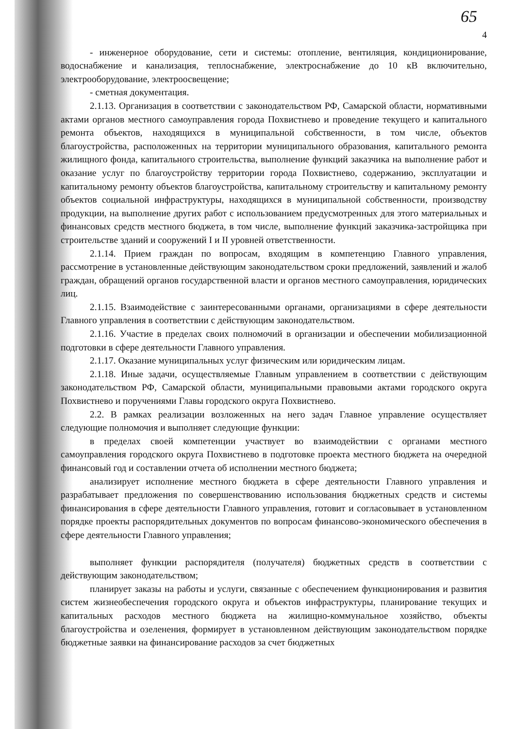65
4
- инженерное оборудование, сети и системы: отопление, вентиляция, кондиционирование, водоснабжение и канализация, теплоснабжение, электроснабжение до 10 кВ включительно, электрооборудование, электроосвещение;
- сметная документация.
2.1.13. Организация в соответствии с законодательством РФ, Самарской области, нормативными актами органов местного самоуправления города Похвистнево и проведение текущего и капитального ремонта объектов, находящихся в муниципальной собственности, в том числе, объектов благоустройства, расположенных на территории муниципального образования, капитального ремонта жилищного фонда, капитального строительства, выполнение функций заказчика на выполнение работ и оказание услуг по благоустройству территории города Похвистнево, содержанию, эксплуатации и капитальному ремонту объектов благоустройства, капитальному строительству и капитальному ремонту объектов социальной инфраструктуры, находящихся в муниципальной собственности, производству продукции, на выполнение других работ с использованием предусмотренных для этого материальных и финансовых средств местного бюджета, в том числе, выполнение функций заказчика-застройщика при строительстве зданий и сооружений I и II уровней ответственности.
2.1.14. Прием граждан по вопросам, входящим в компетенцию Главного управления, рассмотрение в установленные действующим законодательством сроки предложений, заявлений и жалоб граждан, обращений органов государственной власти и органов местного самоуправления, юридических лиц.
2.1.15. Взаимодействие с заинтересованными органами, организациями в сфере деятельности Главного управления в соответствии с действующим законодательством.
2.1.16. Участие в пределах своих полномочий в организации и обеспечении мобилизационной подготовки в сфере деятельности Главного управления.
2.1.17. Оказание муниципальных услуг физическим или юридическим лицам.
2.1.18. Иные задачи, осуществляемые Главным управлением в соответствии с действующим законодательством РФ, Самарской области, муниципальными правовыми актами городского округа Похвистнево и поручениями Главы городского округа Похвистнево.
2.2. В рамках реализации возложенных на него задач Главное управление осуществляет следующие полномочия и выполняет следующие функции:
в пределах своей компетенции участвует во взаимодействии с органами местного самоуправления городского округа Похвистнево в подготовке проекта местного бюджета на очередной финансовый год и составлении отчета об исполнении местного бюджета;
анализирует исполнение местного бюджета в сфере деятельности Главного управления и разрабатывает предложения по совершенствованию использования бюджетных средств и системы финансирования в сфере деятельности Главного управления, готовит и согласовывает в установленном порядке проекты распорядительных документов по вопросам финансово-экономического обеспечения в сфере деятельности Главного управления;
выполняет функции распорядителя (получателя) бюджетных средств в соответствии с действующим законодательством;
планирует заказы на работы и услуги, связанные с обеспечением функционирования и развития систем жизнеобеспечения городского округа и объектов инфраструктуры, планирование текущих и капитальных расходов местного бюджета на жилищно-коммунальное хозяйство, объекты благоустройства и озеленения, формирует в установленном действующим законодательством порядке бюджетные заявки на финансирование расходов за счет бюджетных